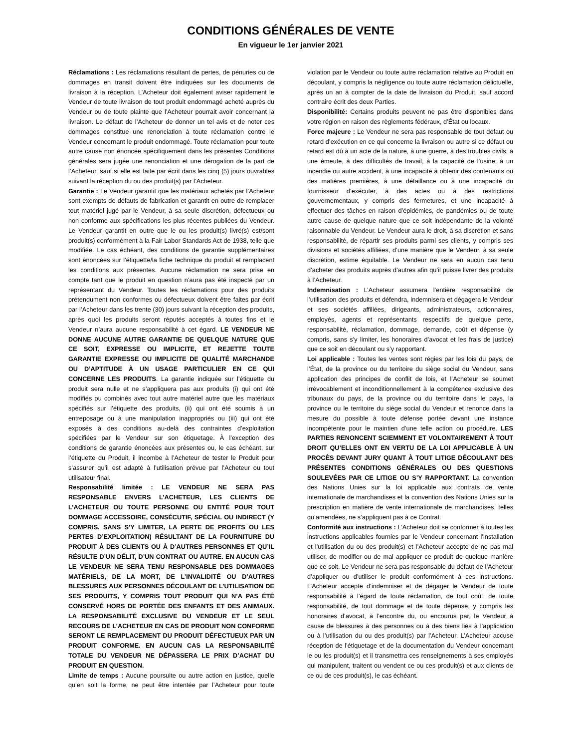CONDITIONS GÉNÉRALES DE VENTE
En vigueur le 1er janvier 2021
Réclamations : Les réclamations résultant de pertes, de pénuries ou de dommages en transit doivent être indiquées sur les documents de livraison à la réception. L’Acheteur doit également aviser rapidement le Vendeur de toute livraison de tout produit endommagé acheté auprès du Vendeur ou de toute plainte que l’Acheteur pourrait avoir concernant la livraison. Le défaut de l’Acheteur de donner un tel avis et de noter ces dommages constitue une renonciation à toute réclamation contre le Vendeur concernant le produit endommagé. Toute réclamation pour toute autre cause non énoncée spécifiquement dans les présentes Conditions générales sera jugée une renonciation et une dérogation de la part de l’Acheteur, sauf si elle est faite par écrit dans les cinq (5) jours ouvrables suivant la réception du ou des produit(s) par l’Acheteur.
Garantie : Le Vendeur garantit que les matériaux achetés par l’Acheteur sont exempts de défauts de fabrication et garantit en outre de remplacer tout matériel jugé par le Vendeur, à sa seule discrétion, défectueux ou non conforme aux spécifications les plus récentes publiées du Vendeur. Le Vendeur garantit en outre que le ou les produit(s) livré(s) est/sont produit(s) conformément à la Fair Labor Standards Act de 1938, telle que modifiée. Le cas échéant, des conditions de garantie supplémentaires sont énoncées sur l’étiquette/la fiche technique du produit et remplacent les conditions aux présentes. Aucune réclamation ne sera prise en compte tant que le produit en question n’aura pas été inspecté par un représentant du Vendeur. Toutes les réclamations pour des produits prétendument non conformes ou défectueux doivent être faites par écrit par l’Acheteur dans les trente (30) jours suivant la réception des produits, après quoi les produits seront réputés acceptés à toutes fins et le Vendeur n’aura aucune responsabilité à cet égard. LE VENDEUR NE DONNE AUCUNE AUTRE GARANTIE DE QUELQUE NATURE QUE CE SOIT, EXPRESSE OU IMPLICITE, ET REJETTE TOUTE GARANTIE EXPRESSE OU IMPLICITE DE QUALITÉ MARCHANDE OU D’APTITUDE À UN USAGE PARTICULIER EN CE QUI CONCERNE LES PRODUITS. La garantie indiquée sur l’étiquette du produit sera nulle et ne s’appliquera pas aux produits (i) qui ont été modifiés ou combinés avec tout autre matériel autre que les matériaux spécifiés sur l’étiquette des produits, (ii) qui ont été soumis à un entreposage ou à une manipulation inappropriés ou (iii) qui ont été exposés à des conditions au-delà des contraintes d’exploitation spécifiées par le Vendeur sur son étiquetage. À l’exception des conditions de garantie énoncées aux présentes ou, le cas échéant, sur l’étiquette du Produit, il incombe à l’Acheteur de tester le Produit pour s’assurer qu’il est adapté à l’utilisation prévue par l’Acheteur ou tout utilisateur final.
Responsabilité limitée : LE VENDEUR NE SERA PAS RESPONSABLE ENVERS L’ACHETEUR, LES CLIENTS DE L’ACHETEUR OU TOUTE PERSONNE OU ENTITÉ POUR TOUT DOMMAGE ACCESSOIRE, CONSÉCUTIF, SPÉCIAL OU INDIRECT (Y COMPRIS, SANS S’Y LIMITER, LA PERTE DE PROFITS OU LES PERTES D’EXPLOITATION) RÉSULTANT DE LA FOURNITURE DU PRODUIT À DES CLIENTS OU À D’AUTRES PERSONNES ET QU’IL RÉSULTE D’UN DÉLIT, D’UN CONTRAT OU AUTRE. EN AUCUN CAS LE VENDEUR NE SERA TENU RESPONSABLE DES DOMMAGES MATÉRIELS, DE LA MORT, DE L’INVALIDITÉ OU D’AUTRES BLESSURES AUX PERSONNES DÉCOULANT DE L’UTILISATION DE SES PRODUITS, Y COMPRIS TOUT PRODUIT QUI N’A PAS ÉTÉ CONSERVÉ HORS DE PORTÉE DES ENFANTS ET DES ANIMAUX. LA RESPONSABILITÉ EXCLUSIVE DU VENDEUR ET LE SEUL RECOURS DE L’ACHETEUR EN CAS DE PRODUIT NON CONFORME SERONT LE REMPLACEMENT DU PRODUIT DÉFECTUEUX PAR UN PRODUIT CONFORME. EN AUCUN CAS LA RESPONSABILITÉ TOTALE DU VENDEUR NE DÉPASSERA LE PRIX D’ACHAT DU PRODUIT EN QUESTION.
Limite de temps : Aucune poursuite ou autre action en justice, quelle qu’en soit la forme, ne peut être intentée par l’Acheteur pour toute violation par le Vendeur ou toute autre réclamation relative au Produit en découlant, y compris la négligence ou toute autre réclamation délictuelle, après un an à compter de la date de livraison du Produit, sauf accord contraire écrit des deux Parties.
Disponibilité: Certains produits peuvent ne pas être disponibles dans votre région en raison des règlements fédéraux, d’État ou locaux.
Force majeure : Le Vendeur ne sera pas responsable de tout défaut ou retard d’exécution en ce qui concerne la livraison ou autre si ce défaut ou retard est dû à un acte de la nature, à une guerre, à des troubles civils, à une émeute, à des difficultés de travail, à la capacité de l’usine, à un incendie ou autre accident, à une incapacité à obtenir des contenants ou des matières premières, à une défaillance ou à une incapacité du fournisseur d’exécuter, à des actes ou à des restrictions gouvernementaux, y compris des fermetures, et une incapacité à effectuer des tâches en raison d’épidémies, de pandémies ou de toute autre cause de quelque nature que ce soit indépendante de la volonté raisonnable du Vendeur. Le Vendeur aura le droit, à sa discrétion et sans responsabilité, de répartir ses produits parmi ses clients, y compris ses divisions et sociétés affiliées, d’une manière que le Vendeur, à sa seule discrétion, estime équitable. Le Vendeur ne sera en aucun cas tenu d’acheter des produits auprès d’autres afin qu’il puisse livrer des produits à l’Acheteur.
Indemnisation : L’Acheteur assumera l’entière responsabilité de l’utilisation des produits et défendra, indemnisera et dégagera le Vendeur et ses sociétés affiliées, dirigeants, administrateurs, actionnaires, employés, agents et représentants respectifs de quelque perte, responsabilité, réclamation, dommage, demande, coût et dépense (y compris, sans s’y limiter, les honoraires d’avocat et les frais de justice) que ce soit en découlant ou s’y rapportant.
Loi applicable : Toutes les ventes sont régies par les lois du pays, de l’État, de la province ou du territoire du siège social du Vendeur, sans application des principes de conflit de lois, et l’Acheteur se soumet irrévocablement et inconditionnellement à la compétence exclusive des tribunaux du pays, de la province ou du territoire dans le pays, la province ou le territoire du siège social du Vendeur et renonce dans la mesure du possible à toute défense portée devant une instance incompétente pour le maintien d’une telle action ou procédure. LES PARTIES RENONCENT SCIEMMENT ET VOLONTAIREMENT À TOUT DROIT QU’ELLES ONT EN VERTU DE LA LOI APPLICABLE À UN PROCÈS DEVANT JURY QUANT À TOUT LITIGE DÉCOULANT DES PRÉSENTES CONDITIONS GÉNÉRALES OU DES QUESTIONS SOULEVÉES PAR CE LITIGE OU S’Y RAPPORTANT. La convention des Nations Unies sur la loi applicable aux contrats de vente internationale de marchandises et la convention des Nations Unies sur la prescription en matière de vente internationale de marchandises, telles qu’amendées, ne s’appliquent pas à ce Contrat.
Conformité aux instructions : L’Acheteur doit se conformer à toutes les instructions applicables fournies par le Vendeur concernant l’installation et l’utilisation du ou des produit(s) et l’Acheteur accepte de ne pas mal utiliser, de modifier ou de mal appliquer ce produit de quelque manière que ce soit. Le Vendeur ne sera pas responsable du défaut de l’Acheteur d’appliquer ou d’utiliser le produit conformément à ces instructions. L’Acheteur accepte d’indemniser et de dégager le Vendeur de toute responsabilité à l’égard de toute réclamation, de tout coût, de toute responsabilité, de tout dommage et de toute dépense, y compris les honoraires d’avocat, à l’encontre du, ou encourus par, le Vendeur à cause de blessures à des personnes ou à des biens liés à l’application ou à l’utilisation du ou des produit(s) par l’Acheteur. L’Acheteur accuse réception de l’étiquetage et de la documentation du Vendeur concernant le ou les produit(s) et il transmettra ces renseignements à ses employés qui manipulent, traitent ou vendent ce ou ces produit(s) et aux clients de ce ou de ces produit(s), le cas échéant.